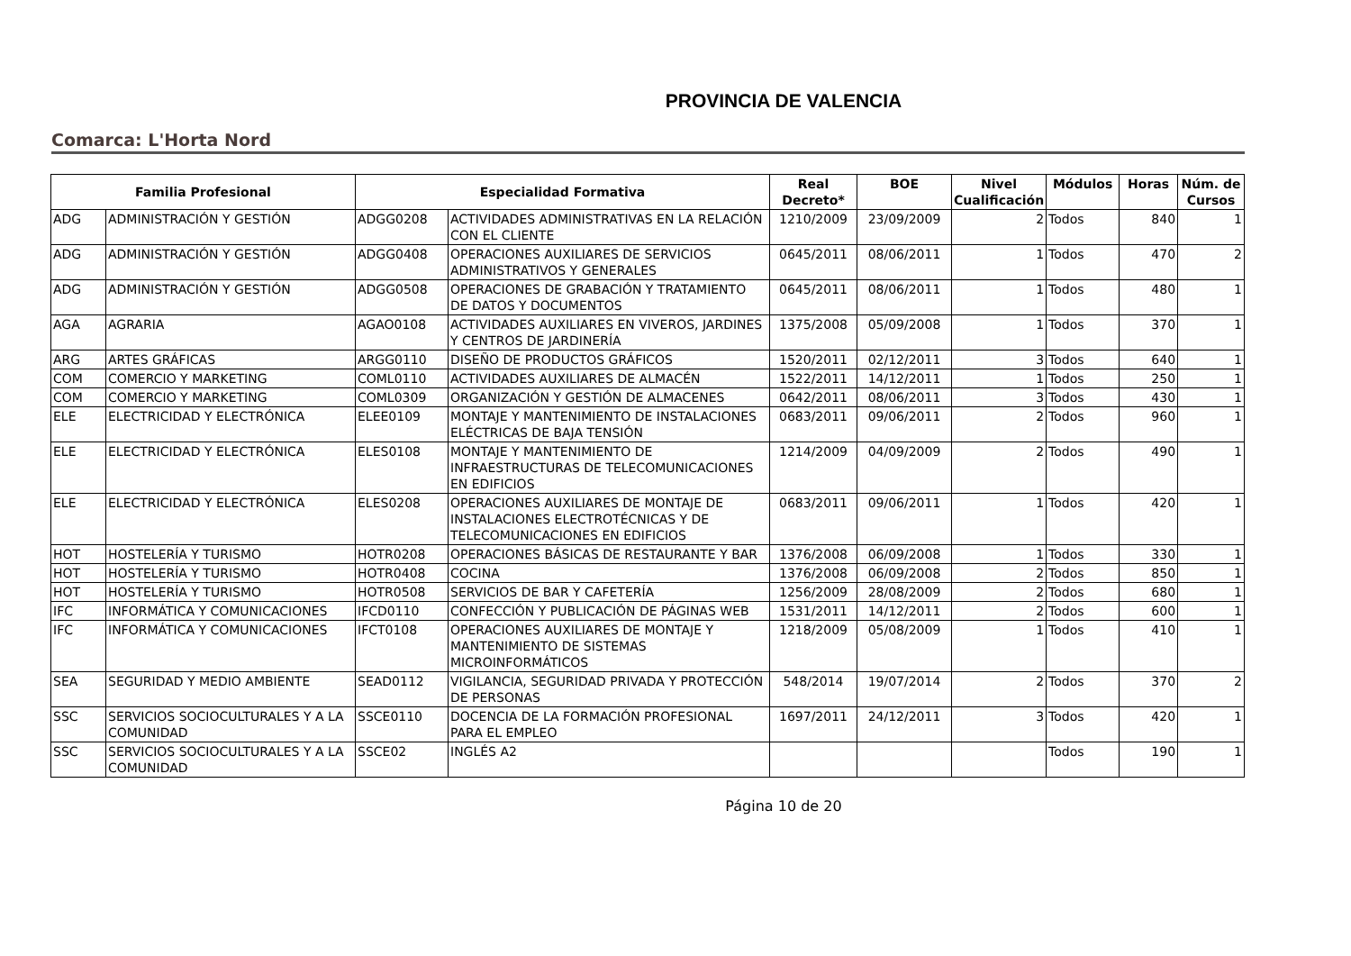PROVINCIA DE VALENCIA
Comarca: L'Horta Nord
| Familia Profesional | | Especialidad Formativa | | Real Decreto* | BOE | Nivel Cualificación | Módulos | Horas | Núm. de Cursos |
| --- | --- | --- | --- | --- | --- | --- | --- | --- | --- |
| ADG | ADMINISTRACIÓN Y GESTIÓN | ADGG0208 | ACTIVIDADES ADMINISTRATIVAS EN LA RELACIÓN CON EL CLIENTE | 1210/2009 | 23/09/2009 | 2 | Todos | 840 | 1 |
| ADG | ADMINISTRACIÓN Y GESTIÓN | ADGG0408 | OPERACIONES AUXILIARES DE SERVICIOS ADMINISTRATIVOS Y GENERALES | 0645/2011 | 08/06/2011 | 1 | Todos | 470 | 2 |
| ADG | ADMINISTRACIÓN Y GESTIÓN | ADGG0508 | OPERACIONES DE GRABACIÓN Y TRATAMIENTO DE DATOS Y DOCUMENTOS | 0645/2011 | 08/06/2011 | 1 | Todos | 480 | 1 |
| AGA | AGRARIA | AGAO0108 | ACTIVIDADES AUXILIARES EN VIVEROS, JARDINES Y CENTROS DE JARDINERÍA | 1375/2008 | 05/09/2008 | 1 | Todos | 370 | 1 |
| ARG | ARTES GRÁFICAS | ARGG0110 | DISEÑO DE PRODUCTOS GRÁFICOS | 1520/2011 | 02/12/2011 | 3 | Todos | 640 | 1 |
| COM | COMERCIO Y MARKETING | COML0110 | ACTIVIDADES AUXILIARES DE ALMACÉN | 1522/2011 | 14/12/2011 | 1 | Todos | 250 | 1 |
| COM | COMERCIO Y MARKETING | COML0309 | ORGANIZACIÓN Y GESTIÓN DE ALMACENES | 0642/2011 | 08/06/2011 | 3 | Todos | 430 | 1 |
| ELE | ELECTRICIDAD Y ELECTRÓNICA | ELEE0109 | MONTAJE Y MANTENIMIENTO DE INSTALACIONES ELÉCTRICAS DE BAJA TENSIÓN | 0683/2011 | 09/06/2011 | 2 | Todos | 960 | 1 |
| ELE | ELECTRICIDAD Y ELECTRÓNICA | ELES0108 | MONTAJE Y MANTENIMIENTO DE INFRAESTRUCTURAS DE TELECOMUNICACIONES EN EDIFICIOS | 1214/2009 | 04/09/2009 | 2 | Todos | 490 | 1 |
| ELE | ELECTRICIDAD Y ELECTRÓNICA | ELES0208 | OPERACIONES AUXILIARES DE MONTAJE DE INSTALACIONES ELECTROTÉCNICAS Y DE TELECOMUNICACIONES EN EDIFICIOS | 0683/2011 | 09/06/2011 | 1 | Todos | 420 | 1 |
| HOT | HOSTELERÍA Y TURISMO | HOTR0208 | OPERACIONES BÁSICAS DE RESTAURANTE Y BAR | 1376/2008 | 06/09/2008 | 1 | Todos | 330 | 1 |
| HOT | HOSTELERÍA Y TURISMO | HOTR0408 | COCINA | 1376/2008 | 06/09/2008 | 2 | Todos | 850 | 1 |
| HOT | HOSTELERÍA Y TURISMO | HOTR0508 | SERVICIOS DE BAR Y CAFETERÍA | 1256/2009 | 28/08/2009 | 2 | Todos | 680 | 1 |
| IFC | INFORMÁTICA Y COMUNICACIONES | IFCD0110 | CONFECCIÓN Y PUBLICACIÓN DE PÁGINAS WEB | 1531/2011 | 14/12/2011 | 2 | Todos | 600 | 1 |
| IFC | INFORMÁTICA Y COMUNICACIONES | IFCT0108 | OPERACIONES AUXILIARES DE MONTAJE Y MANTENIMIENTO DE SISTEMAS MICROINFORMÁTICOS | 1218/2009 | 05/08/2009 | 1 | Todos | 410 | 1 |
| SEA | SEGURIDAD Y MEDIO AMBIENTE | SEAD0112 | VIGILANCIA, SEGURIDAD PRIVADA Y PROTECCIÓN DE PERSONAS | 548/2014 | 19/07/2014 | 2 | Todos | 370 | 2 |
| SSC | SERVICIOS SOCIOCULTURALES Y A LA COMUNIDAD | SSCE0110 | DOCENCIA DE LA FORMACIÓN PROFESIONAL PARA EL EMPLEO | 1697/2011 | 24/12/2011 | 3 | Todos | 420 | 1 |
| SSC | SERVICIOS SOCIOCULTURALES Y A LA COMUNIDAD | SSCE02 | INGLÉS A2 | | | | Todos | 190 | 1 |
Página 10 de 20